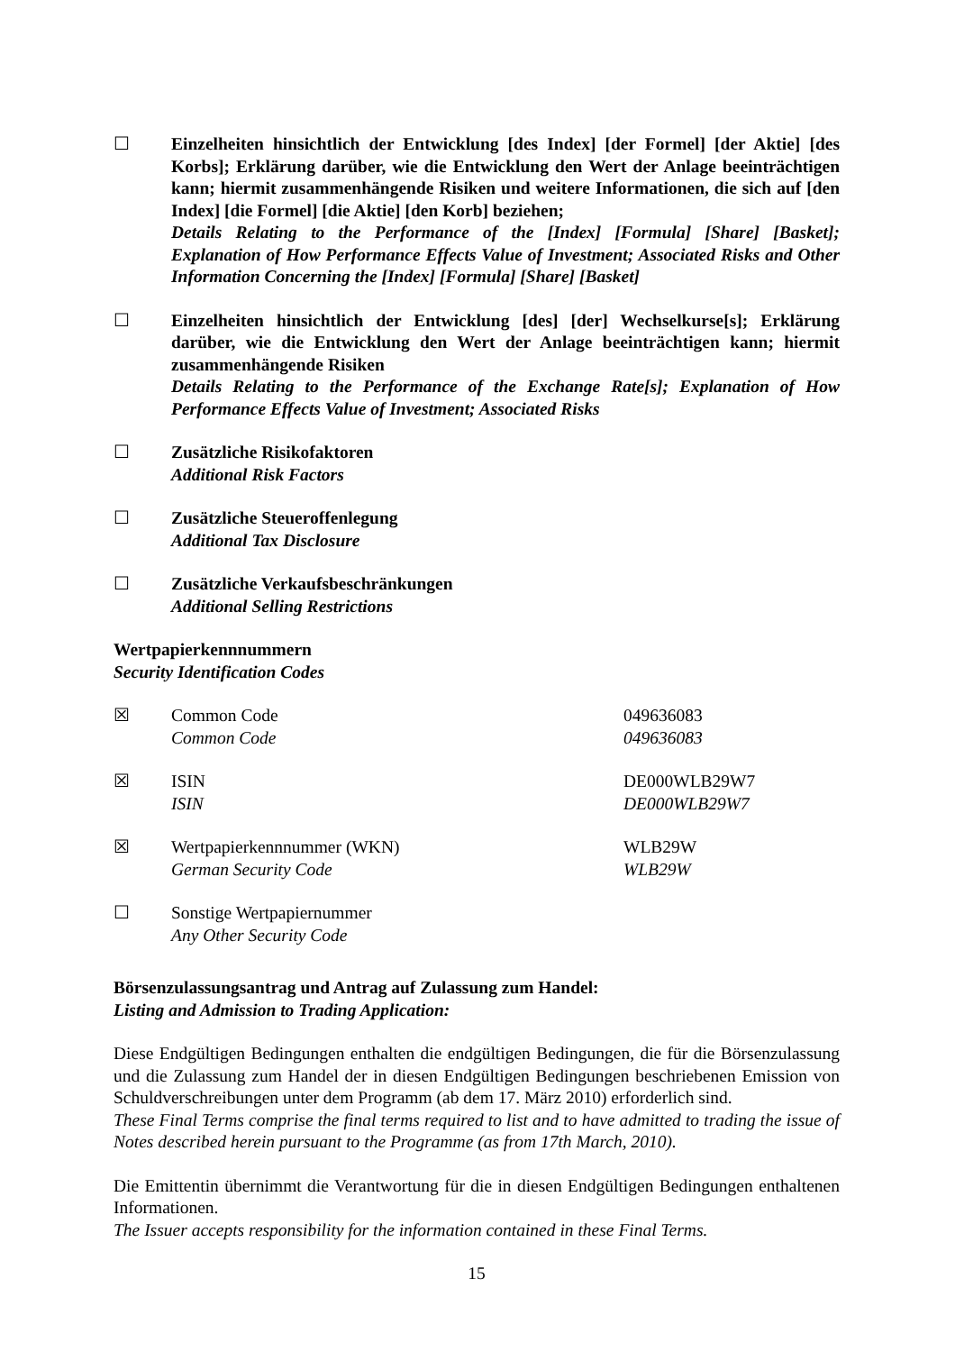☐ Einzelheiten hinsichtlich der Entwicklung [des Index] [der Formel] [der Aktie] [des Korbs]; Erklärung darüber, wie die Entwicklung den Wert der Anlage beeinträchtigen kann; hiermit zusammenhängende Risiken und weitere Informationen, die sich auf [den Index] [die Formel] [die Aktie] [den Korb] beziehen;
Details Relating to the Performance of the [Index] [Formula] [Share] [Basket]; Explanation of How Performance Effects Value of Investment; Associated Risks and Other Information Concerning the [Index] [Formula] [Share] [Basket]
☐ Einzelheiten hinsichtlich der Entwicklung [des] [der] Wechselkurse[s]; Erklärung darüber, wie die Entwicklung den Wert der Anlage beeinträchtigen kann; hiermit zusammenhängende Risiken
Details Relating to the Performance of the Exchange Rate[s]; Explanation of How Performance Effects Value of Investment; Associated Risks
☐ Zusätzliche Risikofaktoren
Additional Risk Factors
☐ Zusätzliche Steueroffenlegung
Additional Tax Disclosure
☐ Zusätzliche Verkaufsbeschränkungen
Additional Selling Restrictions
Wertpapierkennnummern
Security Identification Codes
| ☒ | Common Code Common Code | 049636083 049636083 |
| ☒ | ISIN ISIN | DE000WLB29W7 DE000WLB29W7 |
| ☒ | Wertpapierkennnummer (WKN) German Security Code | WLB29W WLB29W |
| ☐ | Sonstige Wertpapiernummer Any Other Security Code | |
Börsenzulassungsantrag und Antrag auf Zulassung zum Handel:
Listing and Admission to Trading Application:
Diese Endgültigen Bedingungen enthalten die endgültigen Bedingungen, die für die Börsenzulassung und die Zulassung zum Handel der in diesen Endgültigen Bedingungen beschriebenen Emission von Schuldverschreibungen unter dem Programm (ab dem 17. März 2010) erforderlich sind.
These Final Terms comprise the final terms required to list and to have admitted to trading the issue of Notes described herein pursuant to the Programme (as from 17th March, 2010).
Die Emittentin übernimmt die Verantwortung für die in diesen Endgültigen Bedingungen enthaltenen Informationen.
The Issuer accepts responsibility for the information contained in these Final Terms.
15